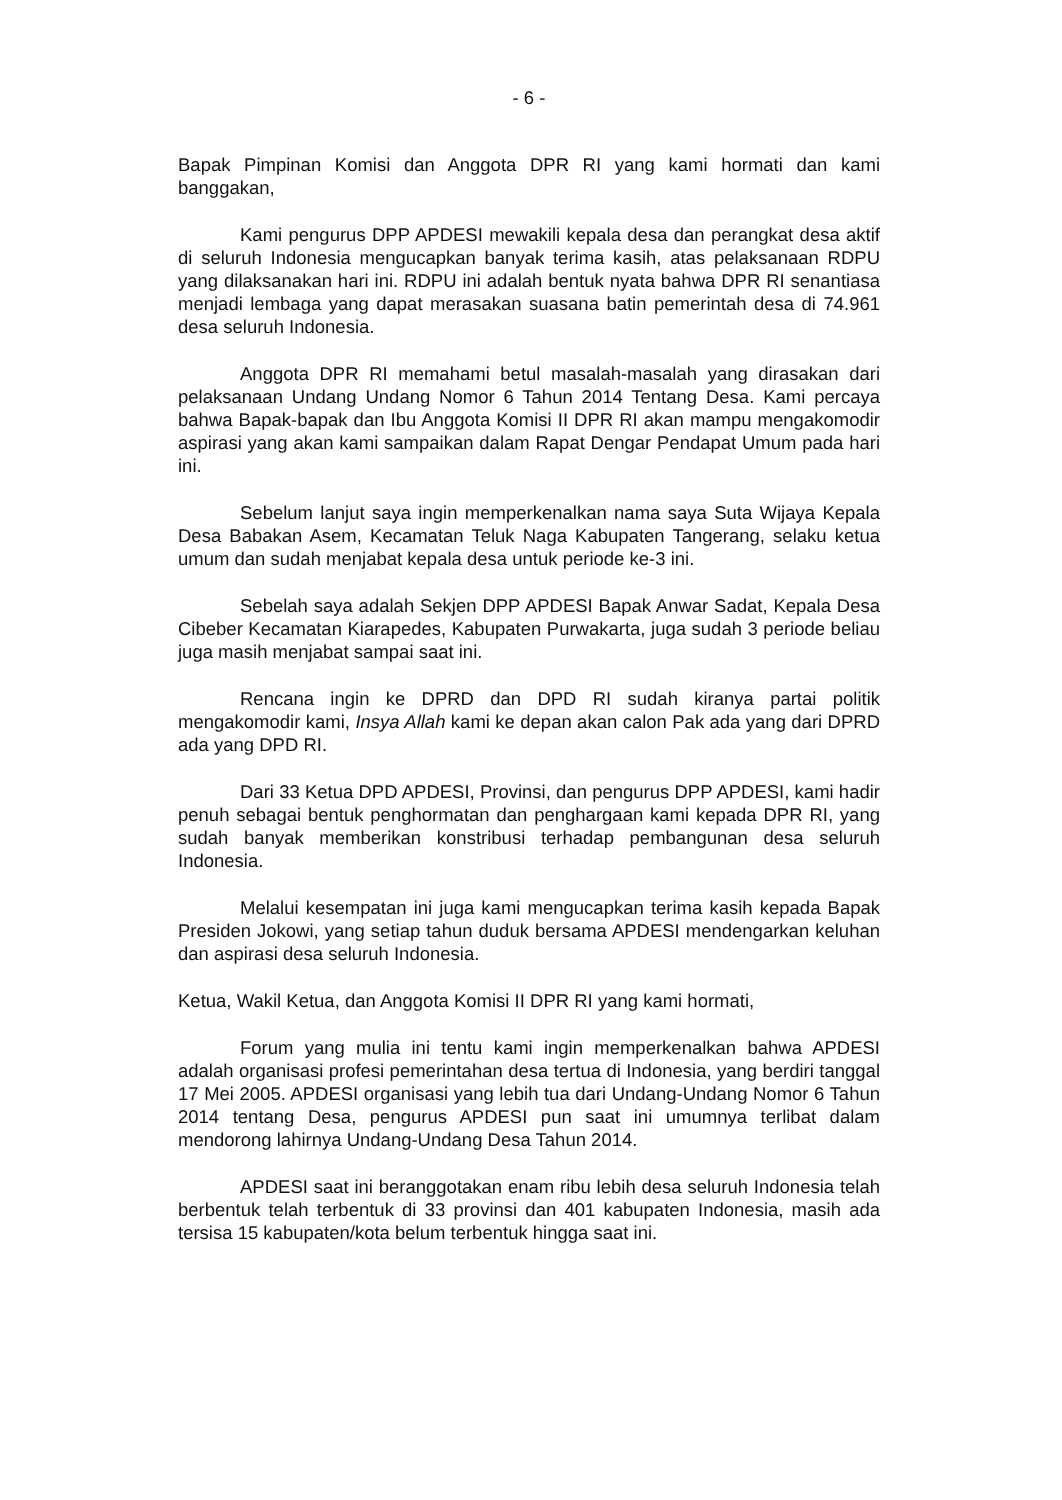- 6 -
Bapak Pimpinan Komisi dan Anggota DPR RI yang kami hormati dan kami banggakan,
Kami pengurus DPP APDESI mewakili kepala desa dan perangkat desa aktif di seluruh Indonesia mengucapkan banyak terima kasih, atas pelaksanaan RDPU yang dilaksanakan hari ini. RDPU ini adalah bentuk nyata bahwa DPR RI senantiasa menjadi lembaga yang dapat merasakan suasana batin pemerintah desa di 74.961 desa seluruh Indonesia.
Anggota DPR RI memahami betul masalah-masalah yang dirasakan dari pelaksanaan Undang Undang Nomor 6 Tahun 2014 Tentang Desa. Kami percaya bahwa Bapak-bapak dan Ibu Anggota Komisi II DPR RI akan mampu mengakomodir aspirasi yang akan kami sampaikan dalam Rapat Dengar Pendapat Umum pada hari ini.
Sebelum lanjut saya ingin memperkenalkan nama saya Suta Wijaya Kepala Desa Babakan Asem, Kecamatan Teluk Naga Kabupaten Tangerang, selaku ketua umum dan sudah menjabat kepala desa untuk periode ke-3 ini.
Sebelah saya adalah Sekjen DPP APDESI Bapak Anwar Sadat, Kepala Desa Cibeber Kecamatan Kiarapedes, Kabupaten Purwakarta, juga sudah 3 periode beliau juga masih menjabat sampai saat ini.
Rencana ingin ke DPRD dan DPD RI sudah kiranya partai politik mengakomodir kami, Insya Allah kami ke depan akan calon Pak ada yang dari DPRD ada yang DPD RI.
Dari 33 Ketua DPD APDESI, Provinsi, dan pengurus DPP APDESI, kami hadir penuh sebagai bentuk penghormatan dan penghargaan kami kepada DPR RI, yang sudah banyak memberikan konstribusi terhadap pembangunan desa seluruh Indonesia.
Melalui kesempatan ini juga kami mengucapkan terima kasih kepada Bapak Presiden Jokowi, yang setiap tahun duduk bersama APDESI mendengarkan keluhan dan aspirasi desa seluruh Indonesia.
Ketua, Wakil Ketua, dan Anggota Komisi II DPR RI yang kami hormati,
Forum yang mulia ini tentu kami ingin memperkenalkan bahwa APDESI adalah organisasi profesi pemerintahan desa tertua di Indonesia, yang berdiri tanggal 17 Mei 2005. APDESI organisasi yang lebih tua dari Undang-Undang Nomor 6 Tahun 2014 tentang Desa, pengurus APDESI pun saat ini umumnya terlibat dalam mendorong lahirnya Undang-Undang Desa Tahun 2014.
APDESI saat ini beranggotakan enam ribu lebih desa seluruh Indonesia telah berbentuk telah terbentuk di 33 provinsi dan 401 kabupaten Indonesia, masih ada tersisa 15 kabupaten/kota belum terbentuk hingga saat ini.